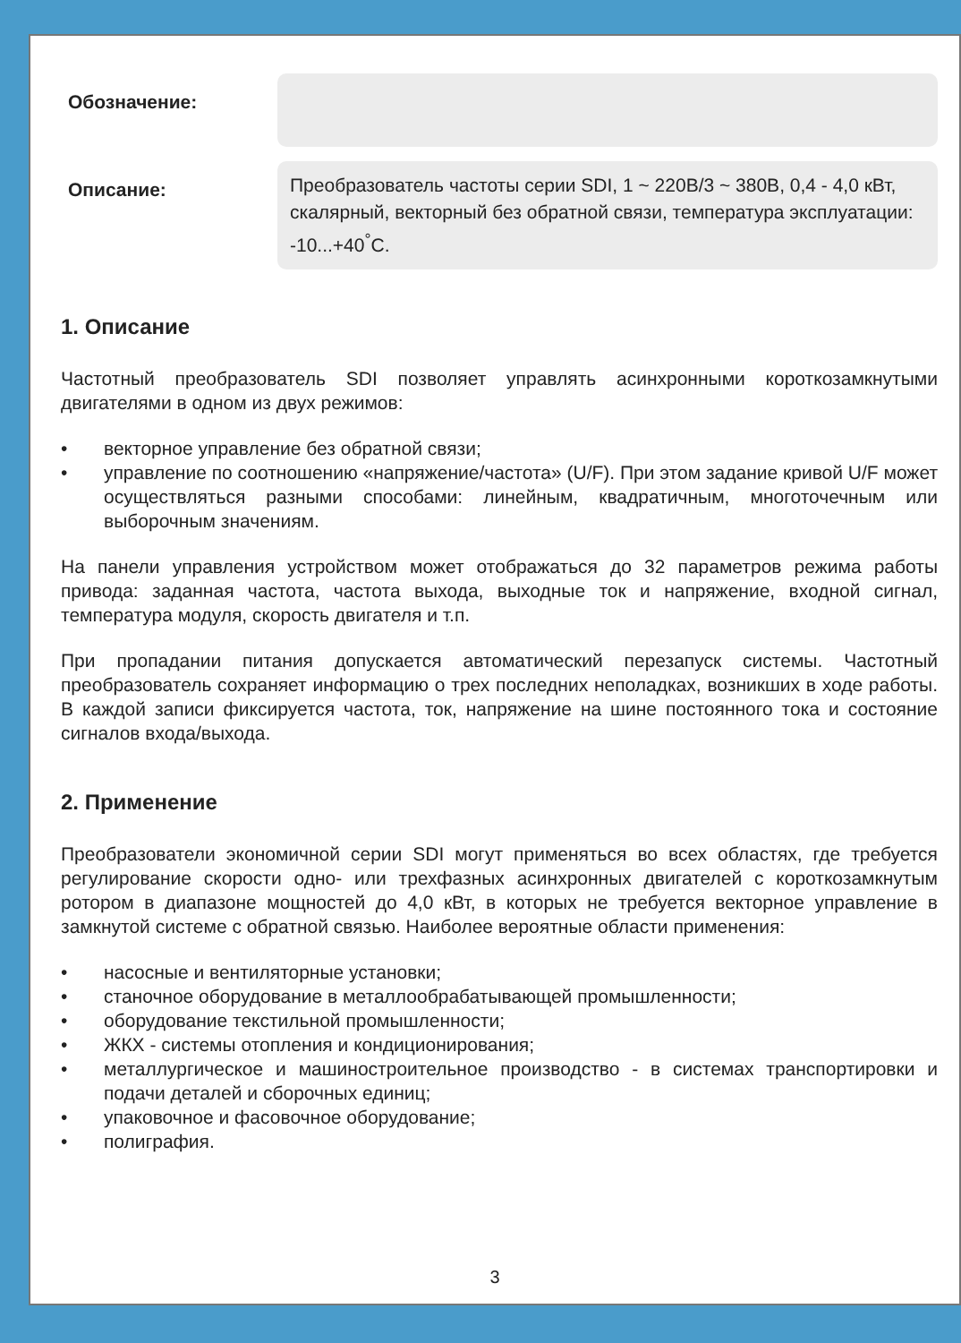Обозначение:
Описание:
Преобразователь частоты серии SDI, 1 ~ 220В/3 ~ 380В, 0,4 - 4,0 кВт, скалярный, векторный без обратной связи, температура эксплуатации: -10...+40<sup>°</sup>С.
1. Описание
Частотный преобразователь SDI позволяет управлять асинхронными короткозамкнутыми двигателями в одном из двух режимов:
• векторное управление без обратной связи;
• управление по соотношению «напряжение/частота» (U/F). При этом задание кривой U/F может осуществляться разными способами: линейным, квадратичным, многоточечным или выборочным значениям.
На панели управления устройством может отображаться до 32 параметров режима работы привода: заданная частота, частота выхода, выходные ток и напряжение, входной сигнал, температура модуля, скорость двигателя и т.п.
При пропадании питания допускается автоматический перезапуск системы. Частотный преобразователь сохраняет информацию о трех последних неполадках, возникших в ходе работы. В каждой записи фиксируется частота, ток, напряжение на шине постоянного тока и состояние сигналов входа/выхода.
2. Применение
Преобразователи экономичной серии SDI могут применяться во всех областях, где требуется регулирование скорости одно- или трехфазных асинхронных двигателей с короткозамкнутым ротором в диапазоне мощностей до 4,0 кВт, в которых не требуется векторное управление в замкнутой системе с обратной связью. Наиболее вероятные области применения:
• насосные и вентиляторные установки;
• станочное оборудование в металлообрабатывающей промышленности;
• оборудование текстильной промышленности;
• ЖКХ - системы отопления и кондиционирования;
• металлургическое и машиностроительное производство - в системах транспортировки и подачи деталей и сборочных единиц;
• упаковочное и фасовочное оборудование;
• полиграфия.
3